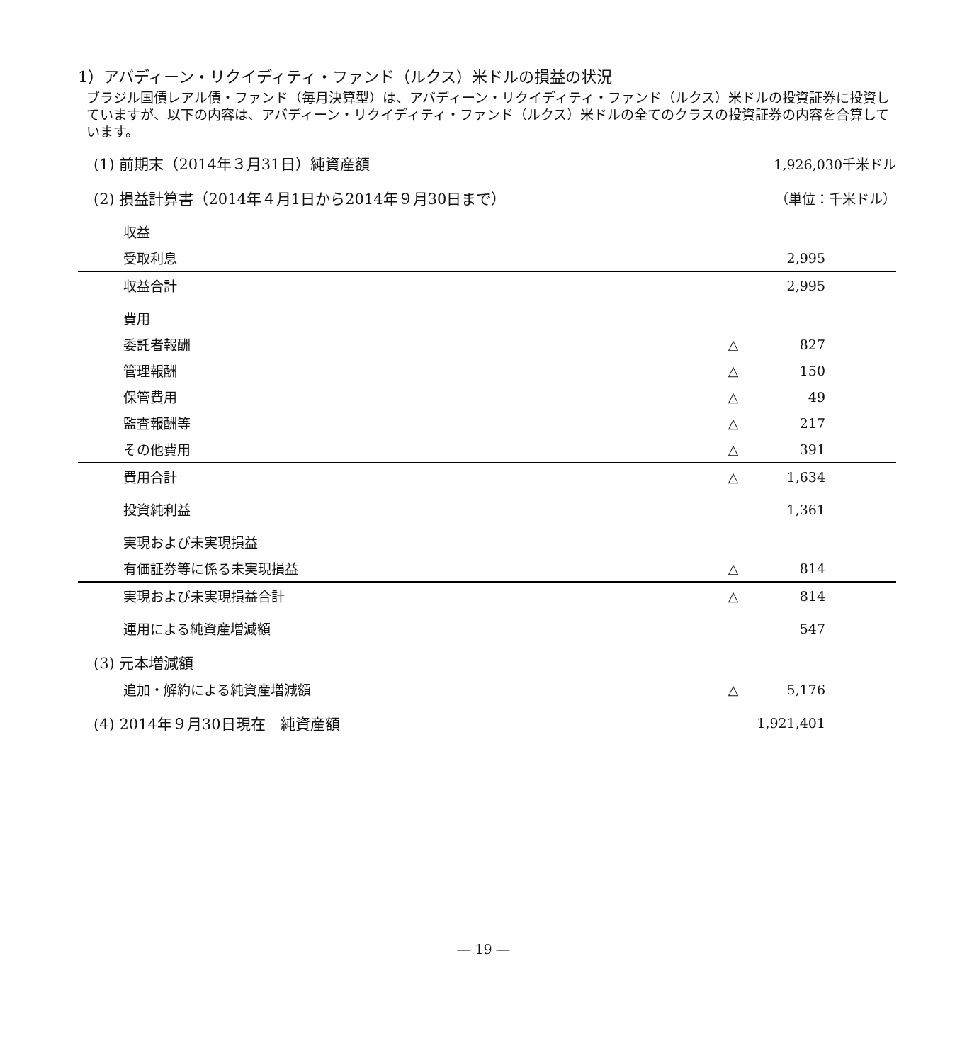1）アバディーン・リクイディティ・ファンド（ルクス）米ドルの損益の状況
ブラジル国債レアル債・ファンド（毎月決算型）は、アバディーン・リクイディティ・ファンド（ルクス）米ドルの投資証券に投資していますが、以下の内容は、アバディーン・リクイディティ・ファンド（ルクス）米ドルの全てのクラスの投資証券の内容を合算しています。
| (1) 前期末（2014年３月31日）純資産額 | | 1,926,030千米ドル |
| (2) 損益計算書（2014年４月1日から2014年９月30日まで） | | （単位：千米ドル） |
| 収益 | | |
| 受取利息 | | 2,995 |
| 収益合計 | | 2,995 |
| 費用 | | |
| 委託者報酬 | △ | 827 |
| 管理報酬 | △ | 150 |
| 保管費用 | △ | 49 |
| 監査報酬等 | △ | 217 |
| その他費用 | △ | 391 |
| 費用合計 | △ | 1,634 |
| 投資純利益 | | 1,361 |
| 実現および未実現損益 | | |
| 有価証券等に係る未実現損益 | △ | 814 |
| 実現および未実現損益合計 | △ | 814 |
| 運用による純資産増減額 | | 547 |
| (3) 元本増減額 | | |
| 追加・解約による純資産増減額 | △ | 5,176 |
| (4) 2014年９月30日現在 純資産額 | | 1,921,401 |
― 19 ―